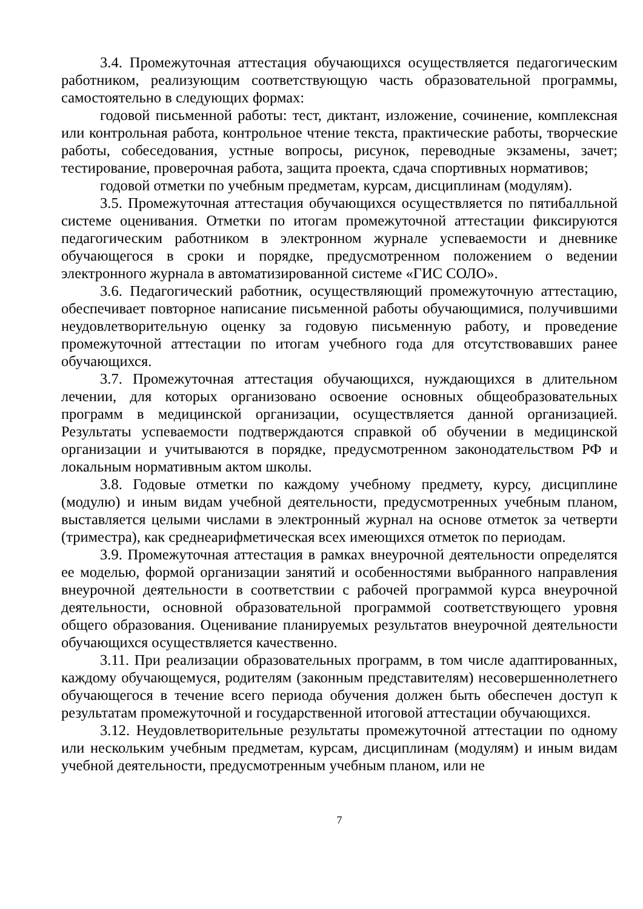3.4. Промежуточная аттестация обучающихся осуществляется педагогическим работником, реализующим соответствующую часть образовательной программы, самостоятельно в следующих формах:
годовой письменной работы: тест, диктант, изложение, сочинение, комплексная или контрольная работа, контрольное чтение текста, практические работы, творческие работы, собеседования, устные вопросы, рисунок, переводные экзамены, зачет; тестирование, проверочная работа, защита проекта, сдача спортивных нормативов;
годовой отметки по учебным предметам, курсам, дисциплинам (модулям).
3.5. Промежуточная аттестация обучающихся осуществляется по пятибалльной системе оценивания. Отметки по итогам промежуточной аттестации фиксируются педагогическим работником в электронном журнале успеваемости и дневнике обучающегося в сроки и порядке, предусмотренном положением о ведении электронного журнала в автоматизированной системе «ГИС СОЛО».
3.6. Педагогический работник, осуществляющий промежуточную аттестацию, обеспечивает повторное написание письменной работы обучающимися, получившими неудовлетворительную оценку за годовую письменную работу, и проведение промежуточной аттестации по итогам учебного года для отсутствовавших ранее обучающихся.
3.7. Промежуточная аттестация обучающихся, нуждающихся в длительном лечении, для которых организовано освоение основных общеобразовательных программ в медицинской организации, осуществляется данной организацией. Результаты успеваемости подтверждаются справкой об обучении в медицинской организации и учитываются в порядке, предусмотренном законодательством РФ и локальным нормативным актом школы.
3.8. Годовые отметки по каждому учебному предмету, курсу, дисциплине (модулю) и иным видам учебной деятельности, предусмотренных учебным планом, выставляется целыми числами в электронный журнал на основе отметок за четверти (триместра), как среднеарифметическая всех имеющихся отметок по периодам.
3.9. Промежуточная аттестация в рамках внеурочной деятельности определятся ее моделью, формой организации занятий и особенностями выбранного направления внеурочной деятельности в соответствии с рабочей программой курса внеурочной деятельности, основной образовательной программой соответствующего уровня общего образования. Оценивание планируемых результатов внеурочной деятельности обучающихся осуществляется качественно.
3.11. При реализации образовательных программ, в том числе адаптированных, каждому обучающемуся, родителям (законным представителям) несовершеннолетнего обучающегося в течение всего периода обучения должен быть обеспечен доступ к результатам промежуточной и государственной итоговой аттестации обучающихся.
3.12. Неудовлетворительные результаты промежуточной аттестации по одному или нескольким учебным предметам, курсам, дисциплинам (модулям) и иным видам учебной деятельности, предусмотренным учебным планом, или не
7